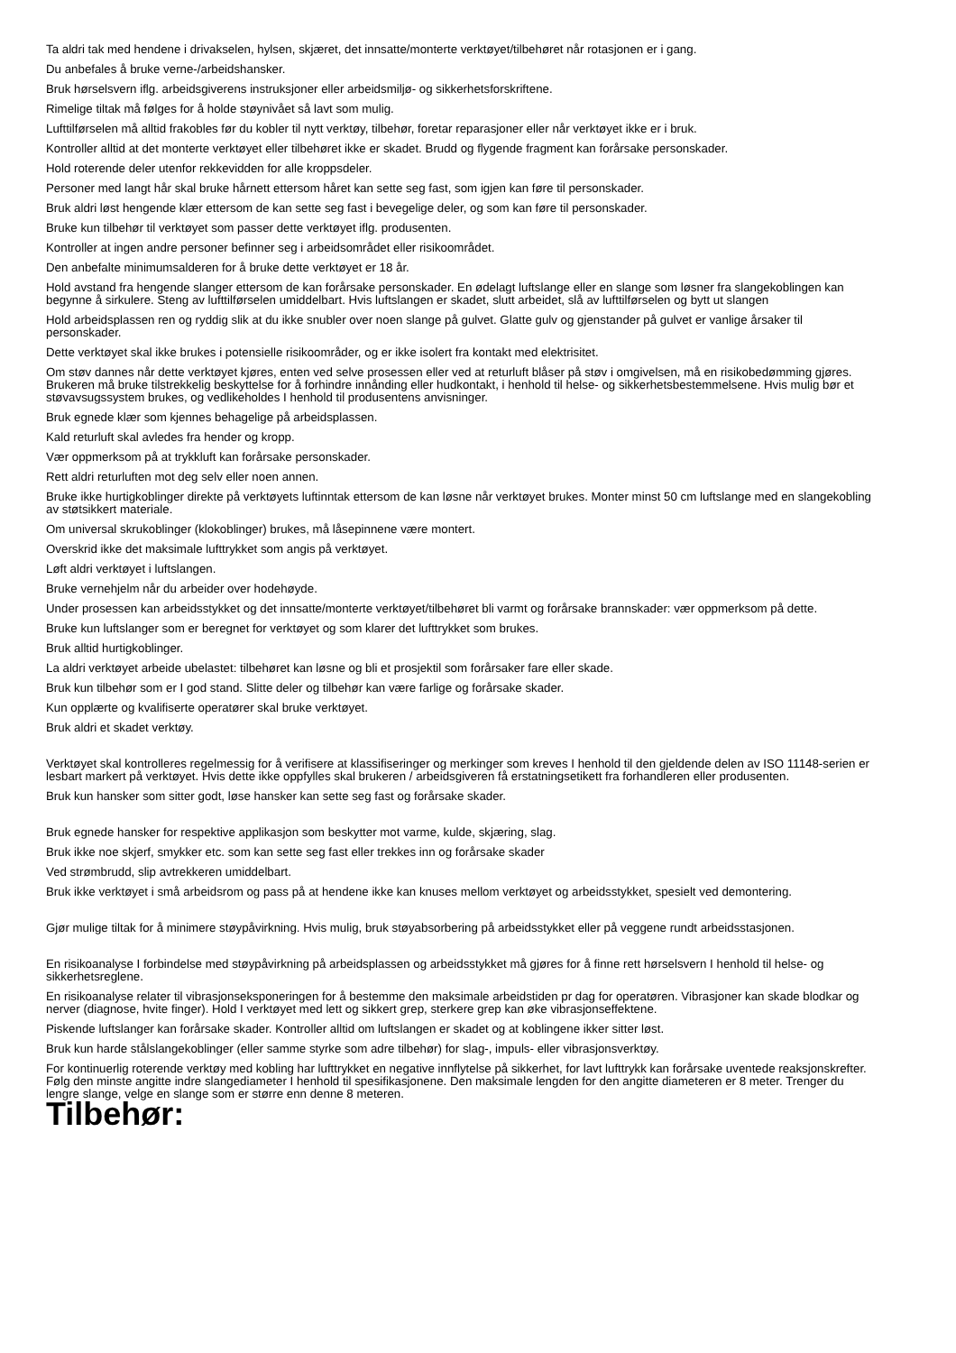Ta aldri tak med hendene i drivakselen, hylsen, skjæret, det innsatte/monterte verktøyet/tilbehøret når rotasjonen er i gang.
Du anbefales å bruke verne-/arbeidshansker.
Bruk hørselsvern iflg. arbeidsgiverens instruksjoner eller arbeidsmiljø- og sikkerhetsforskriftene.
Rimelige tiltak må følges for å holde støynivået så lavt som mulig.
Lufttilførselen må alltid frakobles før du kobler til nytt verktøy, tilbehør, foretar reparasjoner eller når verktøyet ikke er i bruk.
Kontroller alltid at det monterte verktøyet eller tilbehøret ikke er skadet. Brudd og flygende fragment kan forårsake personskader.
Hold roterende deler utenfor rekkevidden for alle kroppsdeler.
Personer med langt hår skal bruke hårnett ettersom håret kan sette seg fast, som igjen kan føre til personskader.
Bruk aldri løst hengende klær ettersom de kan sette seg fast i bevegelige deler, og som kan føre til personskader.
Bruke kun tilbehør til verktøyet som passer dette verktøyet iflg. produsenten.
Kontroller at ingen andre personer befinner seg i arbeidsområdet eller risikoområdet.
Den anbefalte minimumsalderen for å bruke dette verktøyet er 18 år.
Hold avstand fra hengende slanger ettersom de kan forårsake personskader. En ødelagt luftslange eller en slange som løsner fra slangekoblingen kan begynne å sirkulere. Steng av lufttilførselen umiddelbart. Hvis luftslangen er skadet, slutt arbeidet, slå av lufttilførselen og bytt ut slangen
Hold arbeidsplassen ren og ryddig slik at du ikke snubler over noen slange på gulvet. Glatte gulv og gjenstander på gulvet er vanlige årsaker til personskader.
Dette verktøyet skal ikke brukes i potensielle risikoområder, og er ikke isolert fra kontakt med elektrisitet.
Om støv dannes når dette verktøyet kjøres, enten ved selve prosessen eller ved at returluft blåser på støv i omgivelsen, må en risikobedømming gjøres. Brukeren må bruke tilstrekkelig beskyttelse for å forhindre innånding eller hudkontakt, i henhold til helse- og sikkerhetsbestemmelsene. Hvis mulig bør et støvavsugssystem brukes, og vedlikeholdes I henhold til produsentens anvisninger.
Bruk egnede klær som kjennes behagelige på arbeidsplassen.
Kald returluft skal avledes fra hender og kropp.
Vær oppmerksom på at trykkluft kan forårsake personskader.
Rett aldri returluften mot deg selv eller noen annen.
Bruke ikke hurtigkoblinger direkte på verktøyets luftinntak ettersom de kan løsne når verktøyet brukes. Monter minst 50 cm luftslange med en slangekobling av støtsikkert materiale.
Om universal skrukoblinger (klokoblinger) brukes, må låsepinnene være montert.
Overskrid ikke det maksimale lufttrykket som angis på verktøyet.
Løft aldri verktøyet i luftslangen.
Bruke vernehjelm når du arbeider over hodehøyde.
Under prosessen kan arbeidsstykket og det innsatte/monterte verktøyet/tilbehøret bli varmt og forårsake brannskader: vær oppmerksom på dette.
Bruke kun luftslanger som er beregnet for verktøyet og som klarer det lufttrykket som brukes.
Bruk alltid hurtigkoblinger.
La aldri verktøyet arbeide ubelastet: tilbehøret kan løsne og bli et prosjektil som forårsaker fare eller skade.
Bruk kun tilbehør som er I god stand. Slitte deler og tilbehør kan være farlige og forårsake skader.
Kun opplærte og kvalifiserte operatører skal bruke verktøyet.
Bruk aldri et skadet verktøy.
Verktøyet skal kontrolleres regelmessig for å verifisere at klassifiseringer og merkinger som kreves I henhold til den gjeldende delen av ISO 11148-serien er lesbart markert på verktøyet. Hvis dette ikke oppfylles skal brukeren / arbeidsgiveren få erstatningsetikett fra forhandleren eller produsenten.
Bruk kun hansker som sitter godt, løse hansker kan sette seg fast og forårsake skader.
Bruk egnede hansker for respektive applikasjon som beskytter mot varme, kulde, skjæring, slag.
Bruk ikke noe skjerf, smykker etc. som kan sette seg fast eller trekkes inn og forårsake skader
Ved strømbrudd, slip avtrekkeren umiddelbart.
Bruk ikke verktøyet i små arbeidsrom og pass på at hendene ikke kan knuses mellom verktøyet og arbeidsstykket, spesielt ved demontering.
Gjør mulige tiltak for å minimere støypåvirkning. Hvis mulig, bruk støyabsorbering på arbeidsstykket eller på veggene rundt arbeidsstasjonen.
En risikoanalyse I forbindelse med støypåvirkning på arbeidsplassen og arbeidsstykket må gjøres for å finne rett hørselsvern I henhold til helse- og sikkerhetsreglene.
En risikoanalyse relater til vibrasjonseksponeringen for å bestemme den maksimale arbeidstiden pr dag for operatøren. Vibrasjoner kan skade blodkar og nerver (diagnose, hvite finger). Hold I verktøyet med lett og sikkert grep, sterkere grep kan øke vibrasjonseffektene.
Piskende luftslanger kan forårsake skader. Kontroller alltid om luftslangen er skadet og at koblingene ikker sitter løst.
Bruk kun harde stålslangekoblinger (eller samme styrke som adre tilbehør) for slag-, impuls- eller vibrasjonsverktøy.
For kontinuerlig roterende verktøy med kobling har lufttrykket en negative innflytelse på sikkerhet, for lavt lufttrykk kan forårsake uventede reaksjonskrefter. Følg den minste angitte indre slangediameter I henhold til spesifikasjonene. Den maksimale lengden for den angitte diameteren er 8 meter. Trenger du lengre slange, velge en slange som er større enn denne 8 meteren.
Tilbehør: